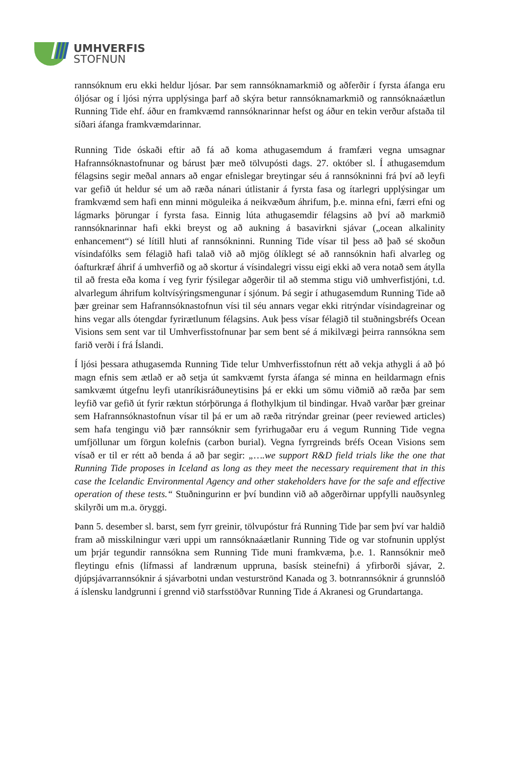UMHVERFIS
STOFNUN
rannsóknum eru ekki heldur ljósar. Þar sem rannsóknamarkmið og aðferðir í fyrsta áfanga eru óljósar og í ljósi nýrra upplýsinga þarf að skýra betur rannsóknamarkmið og rannsóknaáætlun Running Tide ehf. áður en framkvæmd rannsóknarinnar hefst og áður en tekin verður afstaða til síðari áfanga framkvæmdarinnar.
Running Tide óskaði eftir að fá að koma athugasemdum á framfæri vegna umsagnar Hafrannsóknastofnunar og bárust þær með tölvupósti dags. 27. október sl. Í athugasemdum félagsins segir meðal annars að engar efnislegar breytingar séu á rannsókninni frá því að leyfi var gefið út heldur sé um að ræða nánari útlistanir á fyrsta fasa og ítarlegri upplýsingar um framkvæmd sem hafi enn minni möguleika á neikvæðum áhrifum, þ.e. minna efni, færri efni og lágmarks þörungar í fyrsta fasa. Einnig lúta athugasemdir félagsins að því að markmið rannsóknarinnar hafi ekki breyst og að aukning á basavirkni sjávar („ocean alkalinity enhancement“) sé lítill hluti af rannsókninni. Running Tide vísar til þess að það sé skoðun vísindafólks sem félagið hafi talað við að mjög ólíklegt sé að rannsóknin hafi alvarleg og óafturkræf áhrif á umhverfið og að skortur á vísindalegri vissu eigi ekki að vera notað sem átylla til að fresta eða koma í veg fyrir fýsilegar aðgerðir til að stemma stigu við umhverfistjóni, t.d. alvarlegum áhrifum koltvísýringsmengunar í sjónum. Þá segir í athugasemdum Running Tide að þær greinar sem Hafrannsóknastofnun vísi til séu annars vegar ekki ritrýndar vísindagreinar og hins vegar alls ótengdar fyrirætlunum félagsins. Auk þess vísar félagið til stuðningsbréfs Ocean Visions sem sent var til Umhverfisstofnunar þar sem bent sé á mikilvægi þeirra rannsókna sem farið verði í frá Íslandi.
Í ljósi þessara athugasemda Running Tide telur Umhverfisstofnun rétt að vekja athygli á að þó magn efnis sem ætlað er að setja út samkvæmt fyrsta áfanga sé minna en heildarmagn efnis samkvæmt útgefnu leyfi utanríkisráðuneytisins þá er ekki um sömu viðmið að ræða þar sem leyfið var gefið út fyrir ræktun stórþörunga á flothylkjum til bindingar. Hvað varðar þær greinar sem Hafrannsóknastofnun vísar til þá er um að ræða ritrýndar greinar (peer reviewed articles) sem hafa tengingu við þær rannsóknir sem fyrirhugaðar eru á vegum Running Tide vegna umfjöllunar um förgun kolefnis (carbon burial). Vegna fyrrgreinds bréfs Ocean Visions sem vísað er til er rétt að benda á að þar segir: „….we support R&D field trials like the one that Running Tide proposes in Iceland as long as they meet the necessary requirement that in this case the Icelandic Environmental Agency and other stakeholders have for the safe and effective operation of these tests.“ Stuðningurinn er því bundinn við að aðgerðirnar uppfylli nauðsynleg skilyrði um m.a. öryggi.
Þann 5. desember sl. barst, sem fyrr greinir, tölvupóstur frá Running Tide þar sem því var haldið fram að misskilningur væri uppi um rannsóknaáætlanir Running Tide og var stofnunin upplýst um þrjár tegundir rannsókna sem Running Tide muni framkvæma, þ.e. 1. Rannsóknir með fleytingu efnis (lífmassi af landrænum uppruna, basísk steinefni) á yfirborði sjávar, 2. djúpsjávarrannsóknir á sjávarbotni undan vesturströnd Kanada og 3. botnrannsóknir á grunnslóð á íslensku landgrunni í grennd við starfsstöðvar Running Tide á Akranesi og Grundartanga.